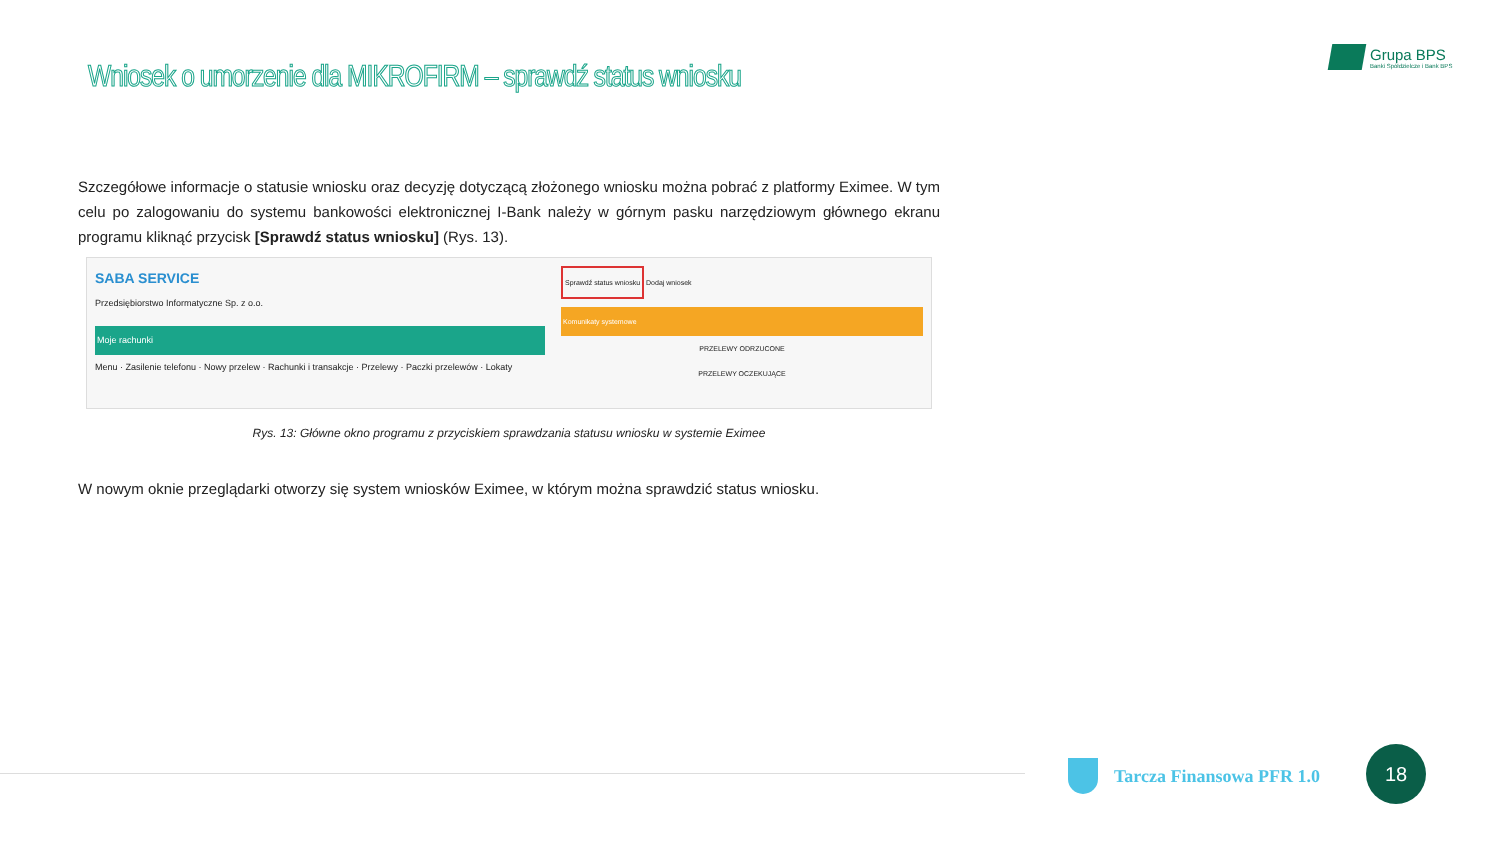Wniosek o umorzenie dla MIKROFIRM – sprawdź status wniosku
Grupa BPS
Banki Spółdzielcze i Bank BPS
Szczegółowe informacje o statusie wniosku oraz decyzję dotyczącą złożonego wniosku można pobrać z platformy Eximee. W tym celu po zalogowaniu do systemu bankowości elektronicznej I-Bank należy w górnym pasku narzędziowym głównego ekranu programu kliknąć przycisk [Sprawdź status wniosku] (Rys. 13).
SABA SERVICE
Przedsiębiorstwo Informatyczne Sp. z o.o.
Moje rachunki
Menu · Zasilenie telefonu · Nowy przelew · Rachunki i transakcje · Przelewy · Paczki przelewów · Lokaty
Sprawdź status wniosku
Dodaj wniosek
Komunikaty systemowe
PRZELEWY ODRZUCONE
PRZELEWY OCZEKUJĄCE
Rys. 13: Główne okno programu z przyciskiem sprawdzania statusu wniosku w systemie Eximee
W nowym oknie przeglądarki otworzy się system wniosków Eximee, w którym można sprawdzić status wniosku.
Tarcza Finansowa PFR 1.0 18